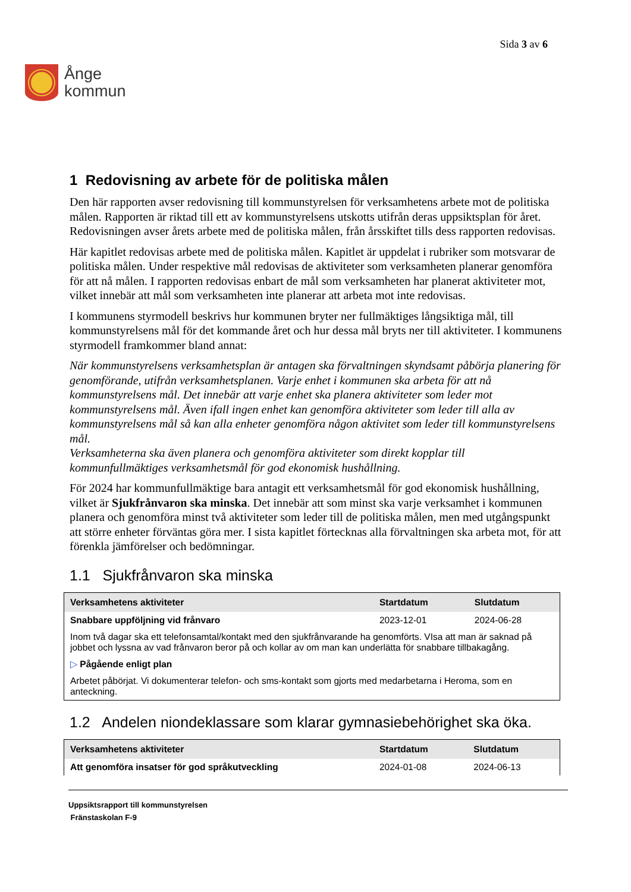Ånge
kommun
Sida 3 av 6
1 Redovisning av arbete för de politiska målen
Den här rapporten avser redovisning till kommunstyrelsen för verksamhetens arbete mot de politiska målen. Rapporten är riktad till ett av kommunstyrelsens utskotts utifrån deras uppsiktsplan för året. Redovisningen avser årets arbete med de politiska målen, från årsskiftet tills dess rapporten redovisas.
Här kapitlet redovisas arbete med de politiska målen. Kapitlet är uppdelat i rubriker som motsvarar de politiska målen. Under respektive mål redovisas de aktiviteter som verksamheten planerar genomföra för att nå målen. I rapporten redovisas enbart de mål som verksamheten har planerat aktiviteter mot, vilket innebär att mål som verksamheten inte planerar att arbeta mot inte redovisas.
I kommunens styrmodell beskrivs hur kommunen bryter ner fullmäktiges långsiktiga mål, till kommunstyrelsens mål för det kommande året och hur dessa mål bryts ner till aktiviteter. I kommunens styrmodell framkommer bland annat:
När kommunstyrelsens verksamhetsplan är antagen ska förvaltningen skyndsamt påbörja planering för genomförande, utifrån verksamhetsplanen. Varje enhet i kommunen ska arbeta för att nå kommunstyrelsens mål. Det innebär att varje enhet ska planera aktiviteter som leder mot kommunstyrelsens mål. Även ifall ingen enhet kan genomföra aktiviteter som leder till alla av kommunstyrelsens mål så kan alla enheter genomföra någon aktivitet som leder till kommunstyrelsens mål.
Verksamheterna ska även planera och genomföra aktiviteter som direkt kopplar till kommunfullmäktiges verksamhetsmål för god ekonomisk hushållning.
För 2024 har kommunfullmäktige bara antagit ett verksamhetsmål för god ekonomisk hushållning, vilket är Sjukfrånvaron ska minska. Det innebär att som minst ska varje verksamhet i kommunen planera och genomföra minst två aktiviteter som leder till de politiska målen, men med utgångspunkt att större enheter förväntas göra mer. I sista kapitlet förtecknas alla förvaltningen ska arbeta mot, för att förenkla jämförelser och bedömningar.
1.1 Sjukfrånvaron ska minska
| Verksamhetens aktiviteter | Startdatum | Slutdatum |
| --- | --- | --- |
| Snabbare uppföljning vid frånvaro | 2023-12-01 | 2024-06-28 |
| Inom två dagar ska ett telefonsamtal/kontakt med den sjukfrånvarande ha genomförts. VIsa att man är saknad på jobbet och lyssna av vad frånvaron beror på och kollar av om man kan underlätta för snabbare tillbakagång. | | |
| ▷ Pågående enligt plan | | |
| Arbetet påbörjat. Vi dokumenterar telefon- och sms-kontakt som gjorts med medarbetarna i Heroma, som en anteckning. | | |
1.2 Andelen niondeklassare som klarar gymnasiebehörighet ska öka.
| Verksamhetens aktiviteter | Startdatum | Slutdatum |
| --- | --- | --- |
| Att genomföra insatser för god språkutveckling | 2024-01-08 | 2024-06-13 |
Uppsiktsrapport till kommunstyrelsen
Fränstaskolan F-9